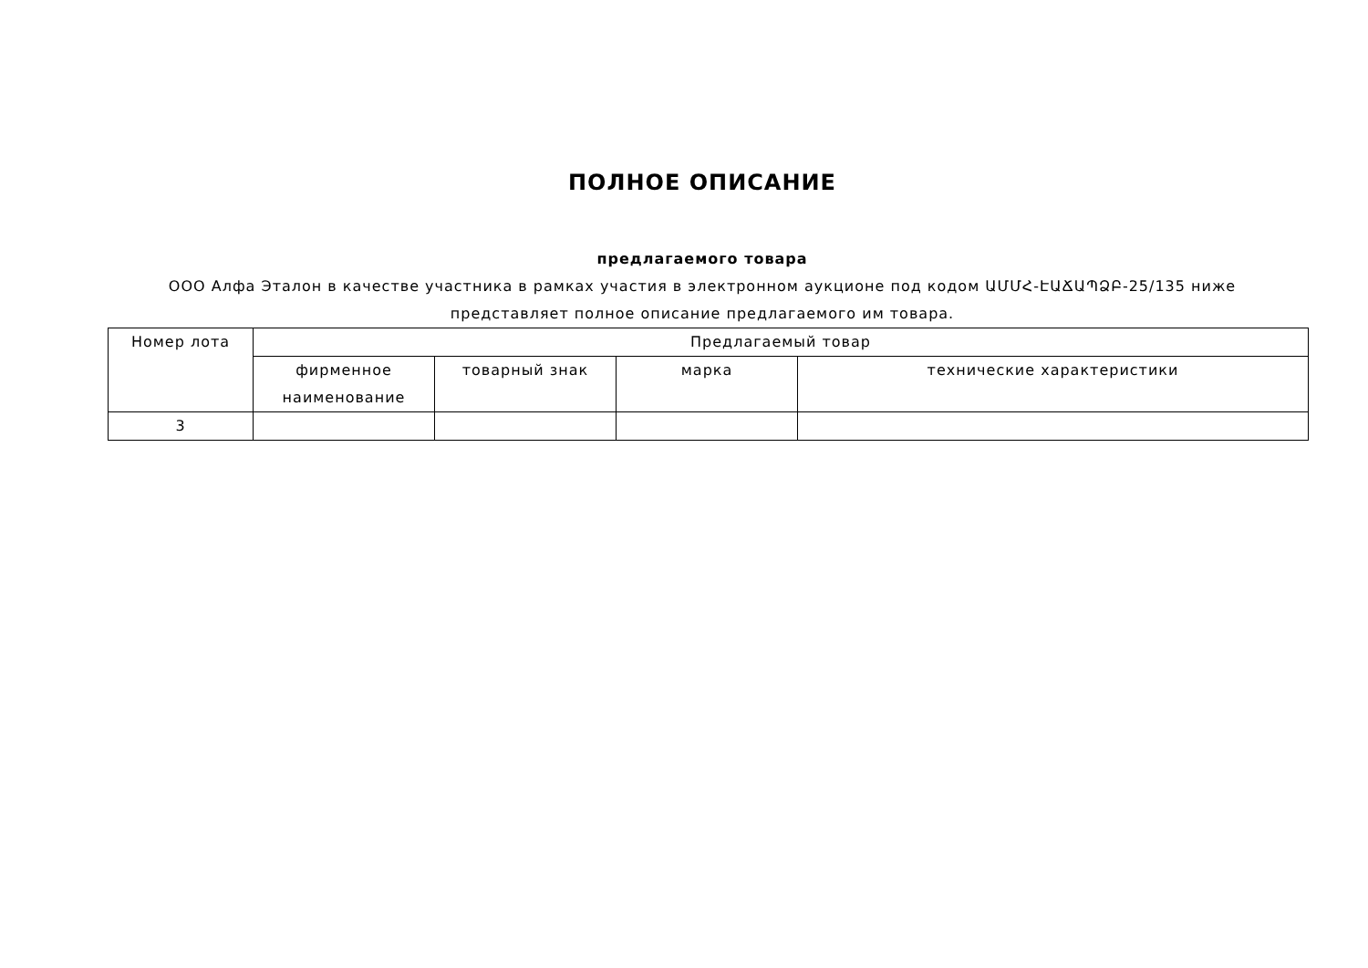ПОЛНОЕ ОПИСАНИЕ
предлагаемого товара
ООО Алфа Эталон в качестве участника в рамках участия в электронном аукционе под кодом ԱՄՄՀ-ԷԱՃԱՊՁԲ-25/135 ниже представляет полное описание предлагаемого им товара.
| Номер лота | Предлагаемый товар | | | |
| --- | --- | --- | --- | --- |
| | фирменное наименование | товарный знак | марка | технические характеристики |
| 3 | | | | |